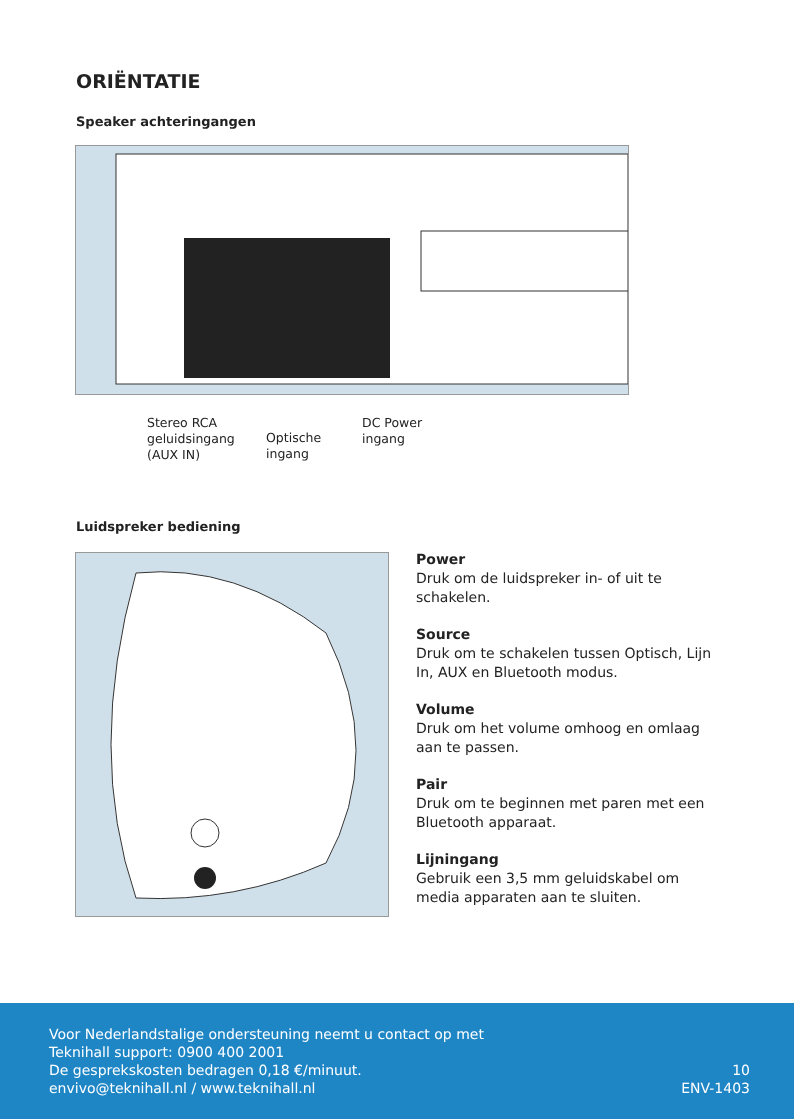ORIËNTATIE
Speaker achteringangen
Stereo RCA
geluidsingang
(AUX IN)
Optische
ingang
DC Power
ingang
Luidspreker bediening
Power
Druk om de luidspreker in- of uit te schakelen.
Source
Druk om te schakelen tussen Optisch, Lijn In, AUX en Bluetooth modus.
Volume
Druk om het volume omhoog en omlaag aan te passen.
Pair
Druk om te beginnen met paren met een Bluetooth apparaat.
Lijningang
Gebruik een 3,5 mm geluidskabel om media apparaten aan te sluiten.
Voor Nederlandstalige ondersteuning neemt u contact op met
Teknihall support: 0900 400 2001
De gesprekskosten bedragen 0,18 €/minuut.
envivo@teknihall.nl / www.teknihall.nl
10
ENV-1403